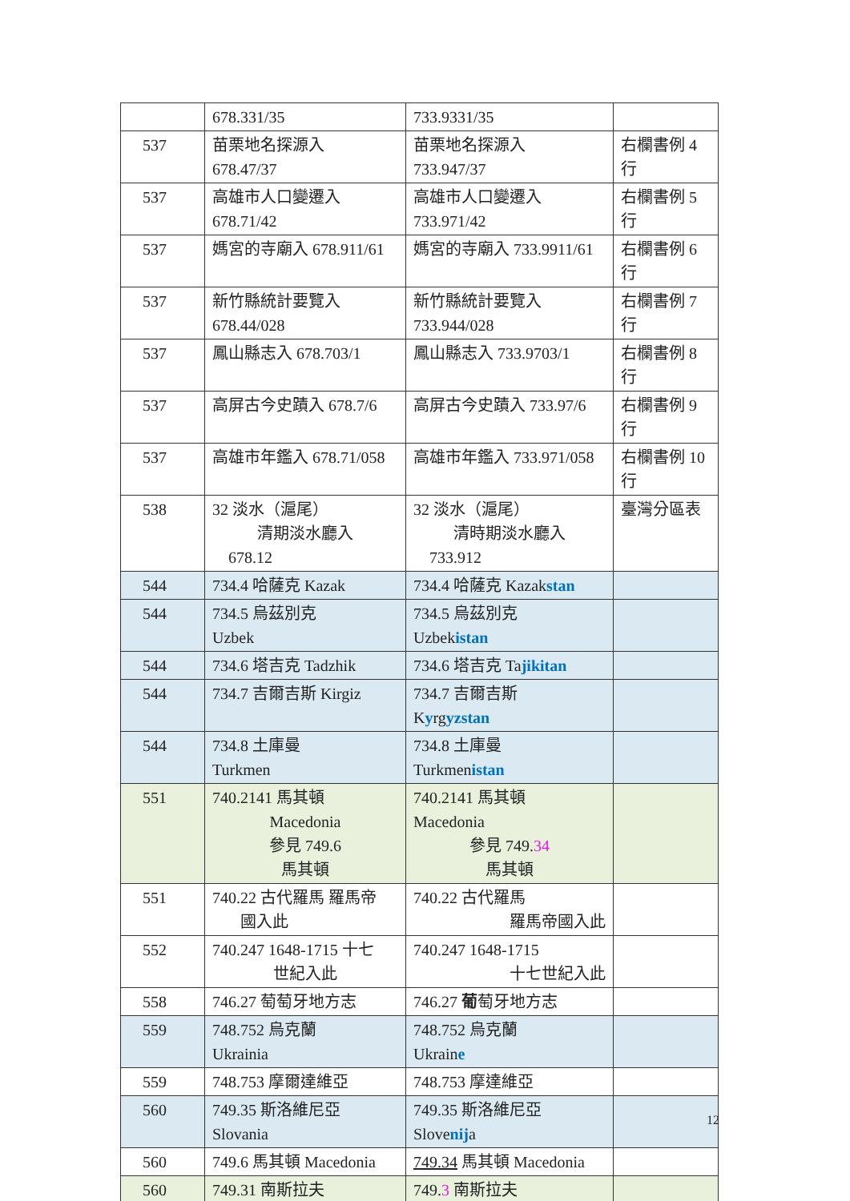| | 678.331/35 | 733.9331/35 | |
| 537 | 苗栗地名探源入 678.47/37 | 苗栗地名探源入 733.947/37 | 右欄書例 4 行 |
| 537 | 高雄市人口變遷入 678.71/42 | 高雄市人口變遷入 733.971/42 | 右欄書例 5 行 |
| 537 | 媽宮的寺廟入 678.911/61 | 媽宮的寺廟入 733.9911/61 | 右欄書例 6 行 |
| 537 | 新竹縣統計要覽入 678.44/028 | 新竹縣統計要覽入 733.944/028 | 右欄書例 7 行 |
| 537 | 鳳山縣志入 678.703/1 | 鳳山縣志入 733.9703/1 | 右欄書例 8 行 |
| 537 | 高屏古今史蹟入 678.7/6 | 高屏古今史蹟入 733.97/6 | 右欄書例 9 行 |
| 537 | 高雄市年鑑入 678.71/058 | 高雄市年鑑入 733.971/058 | 右欄書例 10 行 |
| 538 | 32 淡水（滬尾） 清期淡水廳入 678.12 | 32 淡水（滬尾） 清時期淡水廳入 733.912 | 臺灣分區表 |
| 544 | 734.4 哈薩克 Kazak | 734.4 哈薩克 Kazak stan | |
| 544 | 734.5 烏茲別克 Uzbek | 734.5 烏茲別克 Uzbek istan | |
| 544 | 734.6 塔吉克 Tadzhik | 734.6 塔吉克 Ta jikitan | |
| 544 | 734.7 吉爾吉斯 Kirgiz | 734.7 吉爾吉斯 K y rg yzstan | |
| 544 | 734.8 土庫曼 Turkmen | 734.8 土庫曼 Turkmen istan | |
| 551 | 740.2141 馬其頓 Macedonia 參見 749.6 馬其頓 | 740.2141 馬其頓 Macedonia 參見 749. 34 馬其頓 | |
| 551 | 740.22 古代羅馬 羅馬帝 國入此 | 740.22 古代羅馬 羅馬帝國入此 | |
| 552 | 740.247 1648-1715 十七 世紀入此 | 740.247 1648-1715 十七世紀入此 | |
| 558 | 746.27 萄萄牙地方志 | 746.27 葡 萄牙地方志 | |
| 559 | 748.752 烏克蘭 Ukrainia | 748.752 烏克蘭 Ukrain e | |
| 559 | 748.753 摩爾達維亞 | 748.753 摩達維亞 | |
| 560 | 749.35 斯洛維尼亞 Slovania | 749.35 斯洛維尼亞 Slove nij a | |
| 560 | 749.6 馬其頓 Macedonia | 749.34 馬其頓 Macedonia | |
| 560 | 749.31 南斯拉夫 | 749. 3 南斯拉夫 | |
12